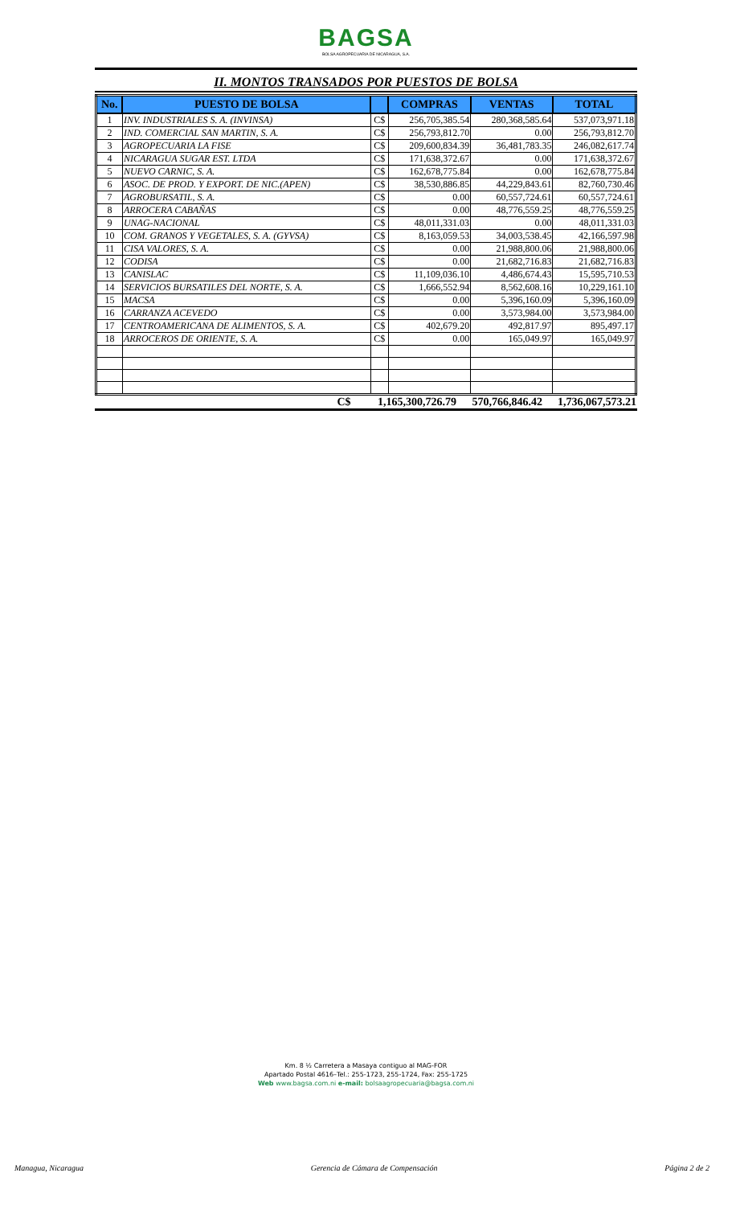BAGSA
BOLSA AGROPECUARIA DE NICARAGUA, S.A.
II. MONTOS TRANSADOS POR PUESTOS DE BOLSA
| No. | PUESTO DE BOLSA | | COMPRAS | VENTAS | TOTAL |
| --- | --- | --- | --- | --- | --- |
| 1 | INV. INDUSTRIALES S. A. (INVINSA) | C$ | 256,705,385.54 | 280,368,585.64 | 537,073,971.18 |
| 2 | IND. COMERCIAL SAN MARTIN, S. A. | C$ | 256,793,812.70 | 0.00 | 256,793,812.70 |
| 3 | AGROPECUARIA LA FISE | C$ | 209,600,834.39 | 36,481,783.35 | 246,082,617.74 |
| 4 | NICARAGUA SUGAR EST. LTDA | C$ | 171,638,372.67 | 0.00 | 171,638,372.67 |
| 5 | NUEVO CARNIC, S. A. | C$ | 162,678,775.84 | 0.00 | 162,678,775.84 |
| 6 | ASOC. DE PROD. Y EXPORT. DE NIC.(APEN) | C$ | 38,530,886.85 | 44,229,843.61 | 82,760,730.46 |
| 7 | AGROBURSATIL, S. A. | C$ | 0.00 | 60,557,724.61 | 60,557,724.61 |
| 8 | ARROCERA CABAÑAS | C$ | 0.00 | 48,776,559.25 | 48,776,559.25 |
| 9 | UNAG-NACIONAL | C$ | 48,011,331.03 | 0.00 | 48,011,331.03 |
| 10 | COM. GRANOS Y VEGETALES, S. A. (GYVSA) | C$ | 8,163,059.53 | 34,003,538.45 | 42,166,597.98 |
| 11 | CISA VALORES, S. A. | C$ | 0.00 | 21,988,800.06 | 21,988,800.06 |
| 12 | CODISA | C$ | 0.00 | 21,682,716.83 | 21,682,716.83 |
| 13 | CANISLAC | C$ | 11,109,036.10 | 4,486,674.43 | 15,595,710.53 |
| 14 | SERVICIOS BURSATILES DEL NORTE, S. A. | C$ | 1,666,552.94 | 8,562,608.16 | 10,229,161.10 |
| 15 | MACSA | C$ | 0.00 | 5,396,160.09 | 5,396,160.09 |
| 16 | CARRANZA ACEVEDO | C$ | 0.00 | 3,573,984.00 | 3,573,984.00 |
| 17 | CENTROAMERICANA DE ALIMENTOS, S. A. | C$ | 402,679.20 | 492,817.97 | 895,497.17 |
| 18 | ARROCEROS DE ORIENTE, S. A. | C$ | 0.00 | 165,049.97 | 165,049.97 |
| | C$ | 1,165,300,726.79 | 570,766,846.42 | 1,736,067,573.21 |
Km. 8 ½ Carretera a Masaya contiguo al MAG-FOR
Apartado Postal 4616–Tel.: 255-1723, 255-1724, Fax: 255-1725
Web www.bagsa.com.ni e-mail: bolsaagropecuaria@bagsa.com.ni
Managua, Nicaragua Gerencia de Cámara de Compensación Página 2 de 2